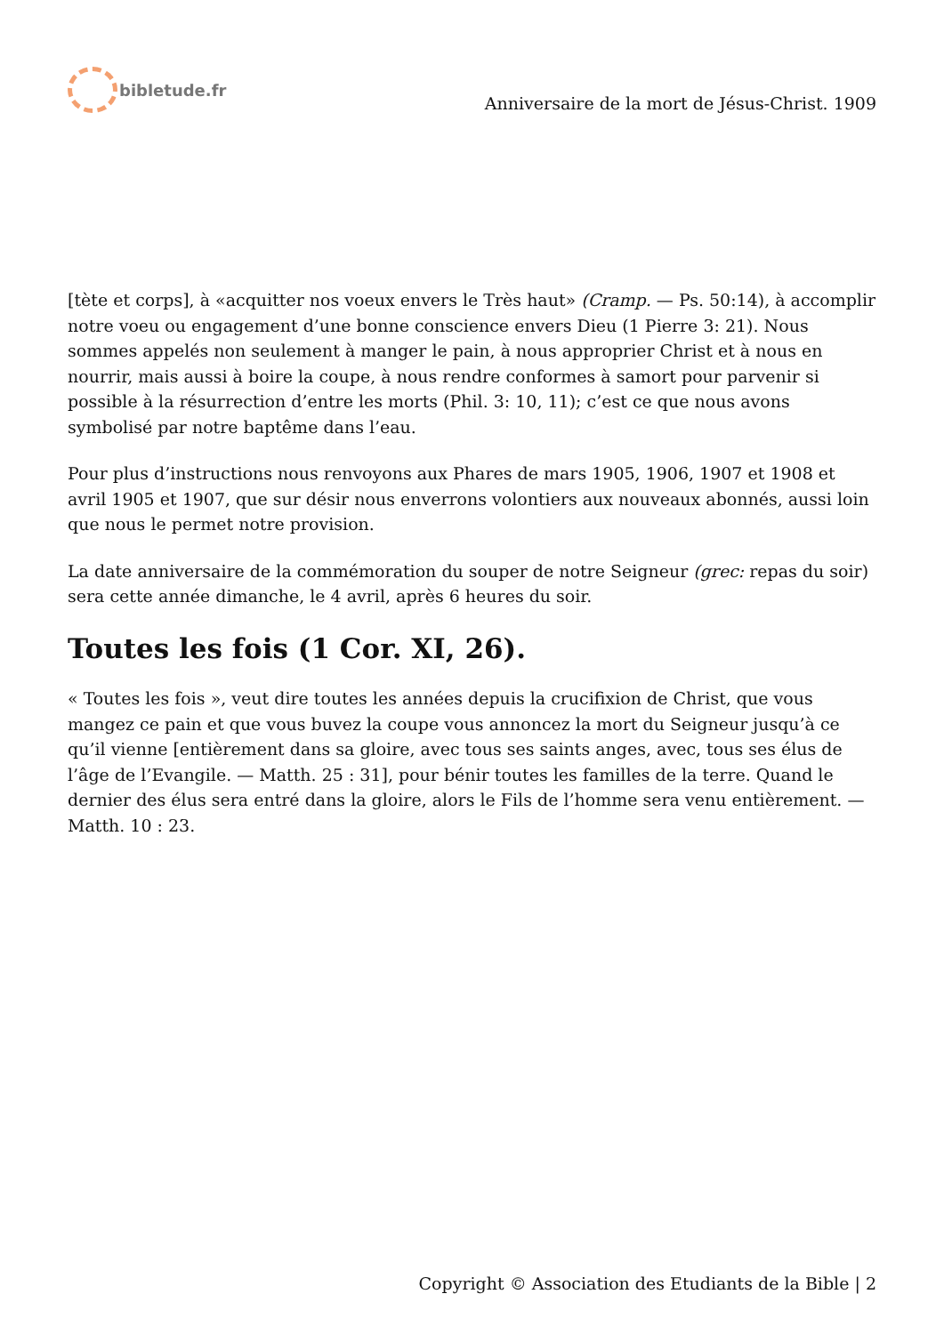bibletude.fr
Anniversaire de la mort de Jésus-Christ. 1909
[tète et corps], à «acquitter nos voeux envers le Très haut» (Cramp. — Ps. 50:14), à accomplir notre voeu ou engagement d’une bonne conscience envers Dieu (1 Pierre 3: 21). Nous sommes appelés non seulement à manger le pain, à nous approprier Christ et à nous en nourrir, mais aussi à boire la coupe, à nous rendre conformes à samort pour parvenir si possible à la résurrection d’entre les morts (Phil. 3: 10, 11); c’est ce que nous avons symbolisé par notre baptême dans l’eau.
Pour plus d’instructions nous renvoyons aux Phares de mars 1905, 1906, 1907 et 1908 et avril 1905 et 1907, que sur désir nous enverrons volontiers aux nouveaux abonnés, aussi loin que nous le permet notre provision.
La date anniversaire de la commémoration du souper de notre Seigneur (grec: repas du soir) sera cette année dimanche, le 4 avril, après 6 heures du soir.
Toutes les fois (1 Cor. XI, 26).
« Toutes les fois », veut dire toutes les années depuis la crucifixion de Christ, que vous mangez ce pain et que vous buvez la coupe vous annoncez la mort du Seigneur jusqu’à ce qu’il vienne [entièrement dans sa gloire, avec tous ses saints anges, avec, tous ses élus de l’âge de l’Evangile. — Matth. 25 : 31], pour bénir toutes les familles de la terre. Quand le dernier des élus sera entré dans la gloire, alors le Fils de l’homme sera venu entièrement. — Matth. 10 : 23.
Copyright © Association des Etudiants de la Bible | 2